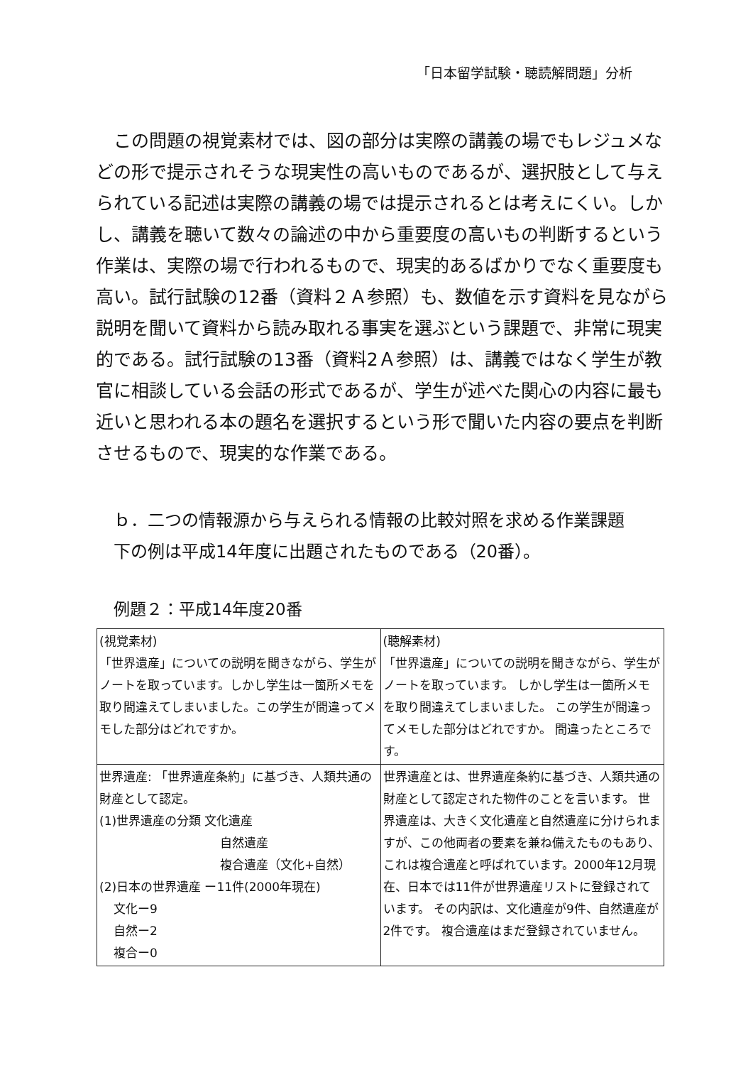「日本留学試験・聴読解問題」分析
　この問題の視覚素材では、図の部分は実際の講義の場でもレジュメなどの形で提示されそうな現実性の高いものであるが、選択肢として与えられている記述は実際の講義の場では提示されるとは考えにくい。しかし、講義を聴いて数々の論述の中から重要度の高いもの判断するという作業は、実際の場で行われるもので、現実的あるばかりでなく重要度も高い。試行試験の12番（資料２Ａ参照）も、数値を示す資料を見ながら説明を聞いて資料から読み取れる事実を選ぶという課題で、非常に現実的である。試行試験の13番（資料2Ａ参照）は、講義ではなく学生が教官に相談している会話の形式であるが、学生が述べた関心の内容に最も近いと思われる本の題名を選択するという形で聞いた内容の要点を判断させるもので、現実的な作業である。
ｂ．二つの情報源から与えられる情報の比較対照を求める作業課題
下の例は平成14年度に出題されたものである（20番）。
例題２：平成14年度20番
| (視覚素材) 「世界遺産」についての説明を聞きながら、学生がノートを取っています。しかし学生は一箇所メモを取り間違えてしまいました。この学生が間違ってメモした部分はどれですか。 | (聴解素材) 「世界遺産」についての説明を聞きながら、学生がノートを取っています。 しかし学生は一箇所メモを取り間違えてしまいました。 この学生が間違ってメモした部分はどれですか。 間違ったところです。 |
| 世界遺産: 「世界遺産条約」に基づき、人類共通の財産として認定。 (1)世界遺産の分類 文化遺産 自然遺産 複合遺産（文化+自然） (2)日本の世界遺産 ー11件(2000年現在) 文化ー9 自然ー2 複合ー0 | 世界遺産とは、世界遺産条約に基づき、人類共通の財産として認定された物件のことを言います。 世界遺産は、大きく文化遺産と自然遺産に分けられますが、この他両者の要素を兼ね備えたものもあり、これは複合遺産と呼ばれています。2000年12月現在、日本では11件が世界遺産リストに登録されています。 その内訳は、文化遺産が9件、自然遺産が2件です。 複合遺産はまだ登録されていません。 |